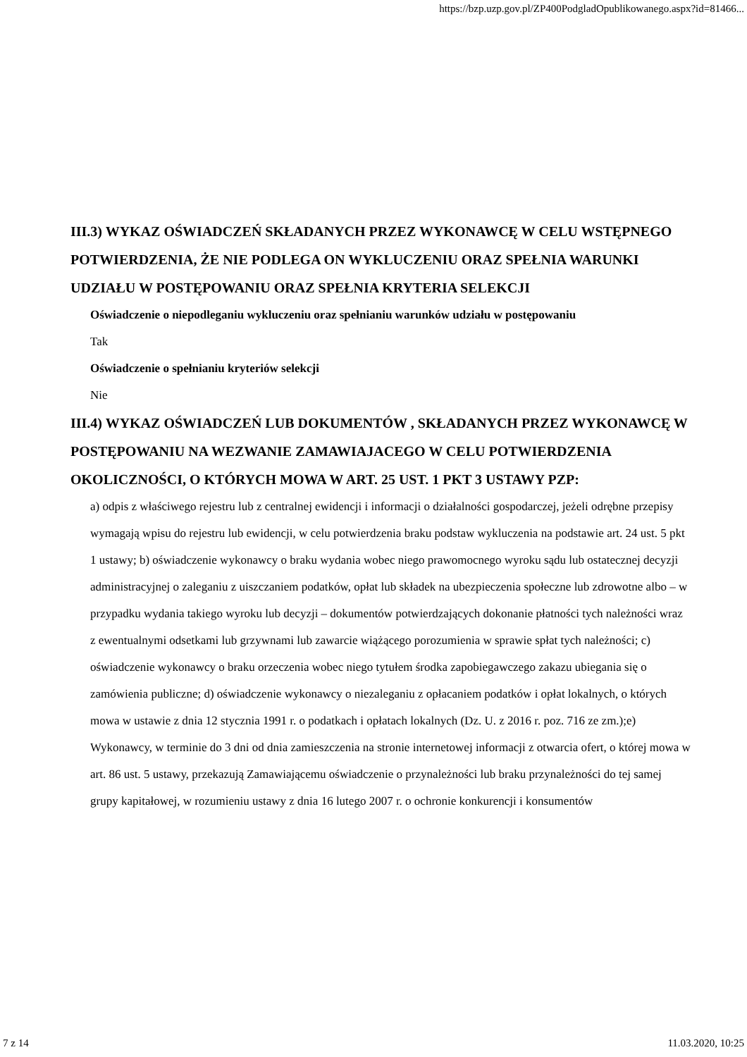https://bzp.uzp.gov.pl/ZP400PodgladOpublikowanego.aspx?id=81466...
III.3) WYKAZ OŚWIADCZEŃ SKŁADANYCH PRZEZ WYKONAWCĘ W CELU WSTĘPNEGO POTWIERDZENIA, ŻE NIE PODLEGA ON WYKLUCZENIU ORAZ SPEŁNIA WARUNKI UDZIAŁU W POSTĘPOWANIU ORAZ SPEŁNIA KRYTERIA SELEKCJI
Oświadczenie o niepodleganiu wykluczeniu oraz spełnianiu warunków udziału w postępowaniu
Tak
Oświadczenie o spełnianiu kryteriów selekcji
Nie
III.4) WYKAZ OŚWIADCZEŃ LUB DOKUMENTÓW , SKŁADANYCH PRZEZ WYKONAWCĘ W POSTĘPOWANIU NA WEZWANIE ZAMAWIAJACEGO W CELU POTWIERDZENIA OKOLICZNOŚCI, O KTÓRYCH MOWA W ART. 25 UST. 1 PKT 3 USTAWY PZP:
a) odpis z właściwego rejestru lub z centralnej ewidencji i informacji o działalności gospodarczej, jeżeli odrębne przepisy wymagają wpisu do rejestru lub ewidencji, w celu potwierdzenia braku podstaw wykluczenia na podstawie art. 24 ust. 5 pkt 1 ustawy; b) oświadczenie wykonawcy o braku wydania wobec niego prawomocnego wyroku sądu lub ostatecznej decyzji administracyjnej o zaleganiu z uiszczaniem podatków, opłat lub składek na ubezpieczenia społeczne lub zdrowotne albo – w przypadku wydania takiego wyroku lub decyzji – dokumentów potwierdzających dokonanie płatności tych należności wraz z ewentualnymi odsetkami lub grzywnami lub zawarcie wiążącego porozumienia w sprawie spłat tych należności; c) oświadczenie wykonawcy o braku orzeczenia wobec niego tytułem środka zapobiegawczego zakazu ubiegania się o zamówienia publiczne; d) oświadczenie wykonawcy o niezaleganiu z opłacaniem podatków i opłat lokalnych, o których mowa w ustawie z dnia 12 stycznia 1991 r. o podatkach i opłatach lokalnych (Dz. U. z 2016 r. poz. 716 ze zm.);e) Wykonawcy, w terminie do 3 dni od dnia zamieszczenia na stronie internetowej informacji z otwarcia ofert, o której mowa w art. 86 ust. 5 ustawy, przekazują Zamawiającemu oświadczenie o przynależności lub braku przynależności do tej samej grupy kapitałowej, w rozumieniu ustawy z dnia 16 lutego 2007 r. o ochronie konkurencji i konsumentów
7 z 14 11.03.2020, 10:25